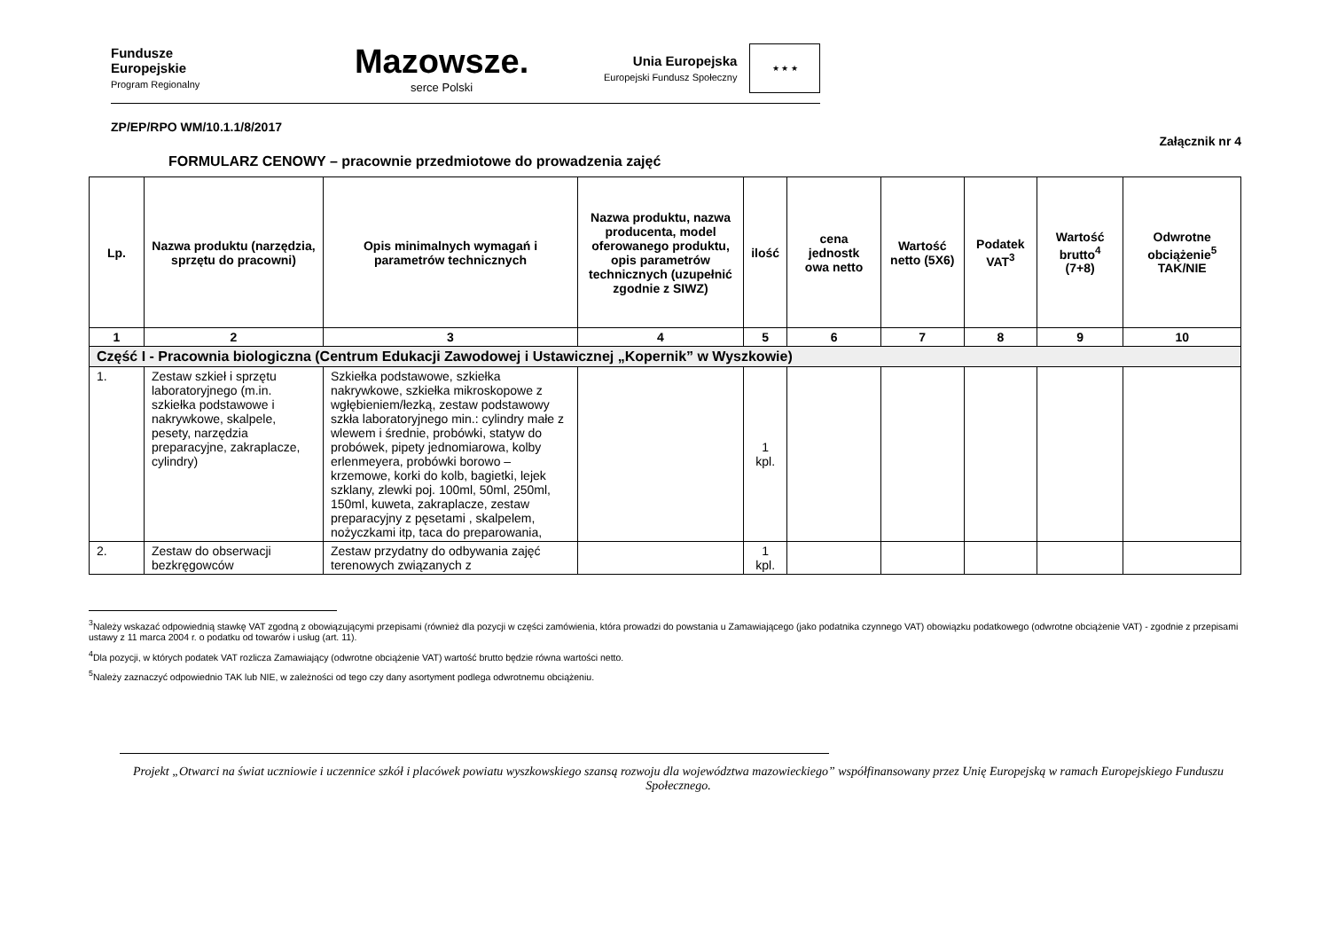Fundusze
Europejskie
Program Regionalny
Mazowsze.
serce Polski
Unia Europejska
Europejski Fundusz Społeczny
★ ★ ★
ZP/EP/RPO WM/10.1.1/8/2017
Załącznik nr 4
FORMULARZ CENOWY – pracownie przedmiotowe do prowadzenia zajęć
| Lp. | Nazwa produktu (narzędzia, sprzętu do pracowni) | Opis minimalnych wymagań i parametrów technicznych | Nazwa produktu, nazwa producenta, model oferowanego produktu, opis parametrów technicznych (uzupełnić zgodnie z SIWZ) | ilość | cena jednostk owa netto | Wartość netto (5X6) | Podatek VAT<sup>3</sup> | Wartość brutto<sup>4</sup> (7+8) | Odwrotne obciążenie<sup>5</sup> TAK/NIE |
| --- | --- | --- | --- | --- | --- | --- | --- | --- | --- |
| 1 | 2 | 3 | 4 | 5 | 6 | 7 | 8 | 9 | 10 |
| Część I - Pracownia biologiczna (Centrum Edukacji Zawodowej i Ustawicznej „Kopernik” w Wyszkowie) | | | | | | | | | |
| 1. | Zestaw szkieł i sprzętu laboratoryjnego (m.in. szkiełka podstawowe i nakrywkowe, skalpele, pesety, narzędzia preparacyjne, zakraplacze, cylindry) | Szkiełka podstawowe, szkiełka nakrywkowe, szkiełka mikroskopowe z wgłębieniem/łezką, zestaw podstawowy szkła laboratoryjnego min.: cylindry małe z wlewem i średnie, probówki, statyw do probówek, pipety jednomiarowa, kolby erlenmeyera, probówki borowo – krzemowe, korki do kolb, bagietki, lejek szklany, zlewki poj. 100ml, 50ml, 250ml, 150ml, kuweta, zakraplacze, zestaw preparacyjny z pęsetami , skalpelem, nożyczkami itp, taca do preparowania, | | 1 kpl. | | | | | |
| 2. | Zestaw do obserwacji bezkręgowców | Zestaw przydatny do odbywania zajęć terenowych związanych z | | 1 kpl. | | | | | |
<sup>3</sup> Należy wskazać odpowiednią stawkę VAT zgodną z obowiązującymi przepisami (również dla pozycji w części zamówienia, która prowadzi do powstania u Zamawiającego (jako podatnika czynnego VAT) obowiązku podatkowego (odwrotne obciążenie VAT) - zgodnie z przepisami ustawy z 11 marca 2004 r. o podatku od towarów i usług (art. 11).
<sup>4</sup> Dla pozycji, w których podatek VAT rozlicza Zamawiający (odwrotne obciążenie VAT) wartość brutto będzie równa wartości netto.
<sup>5</sup> Należy zaznaczyć odpowiednio TAK lub NIE, w zależności od tego czy dany asortyment podlega odwrotnemu obciążeniu.
Projekt „Otwarci na świat uczniowie i uczennice szkół i placówek powiatu wyszkowskiego szansą rozwoju dla województwa mazowieckiego” współfinansowany przez Unię Europejską w ramach Europejskiego Funduszu Społecznego.